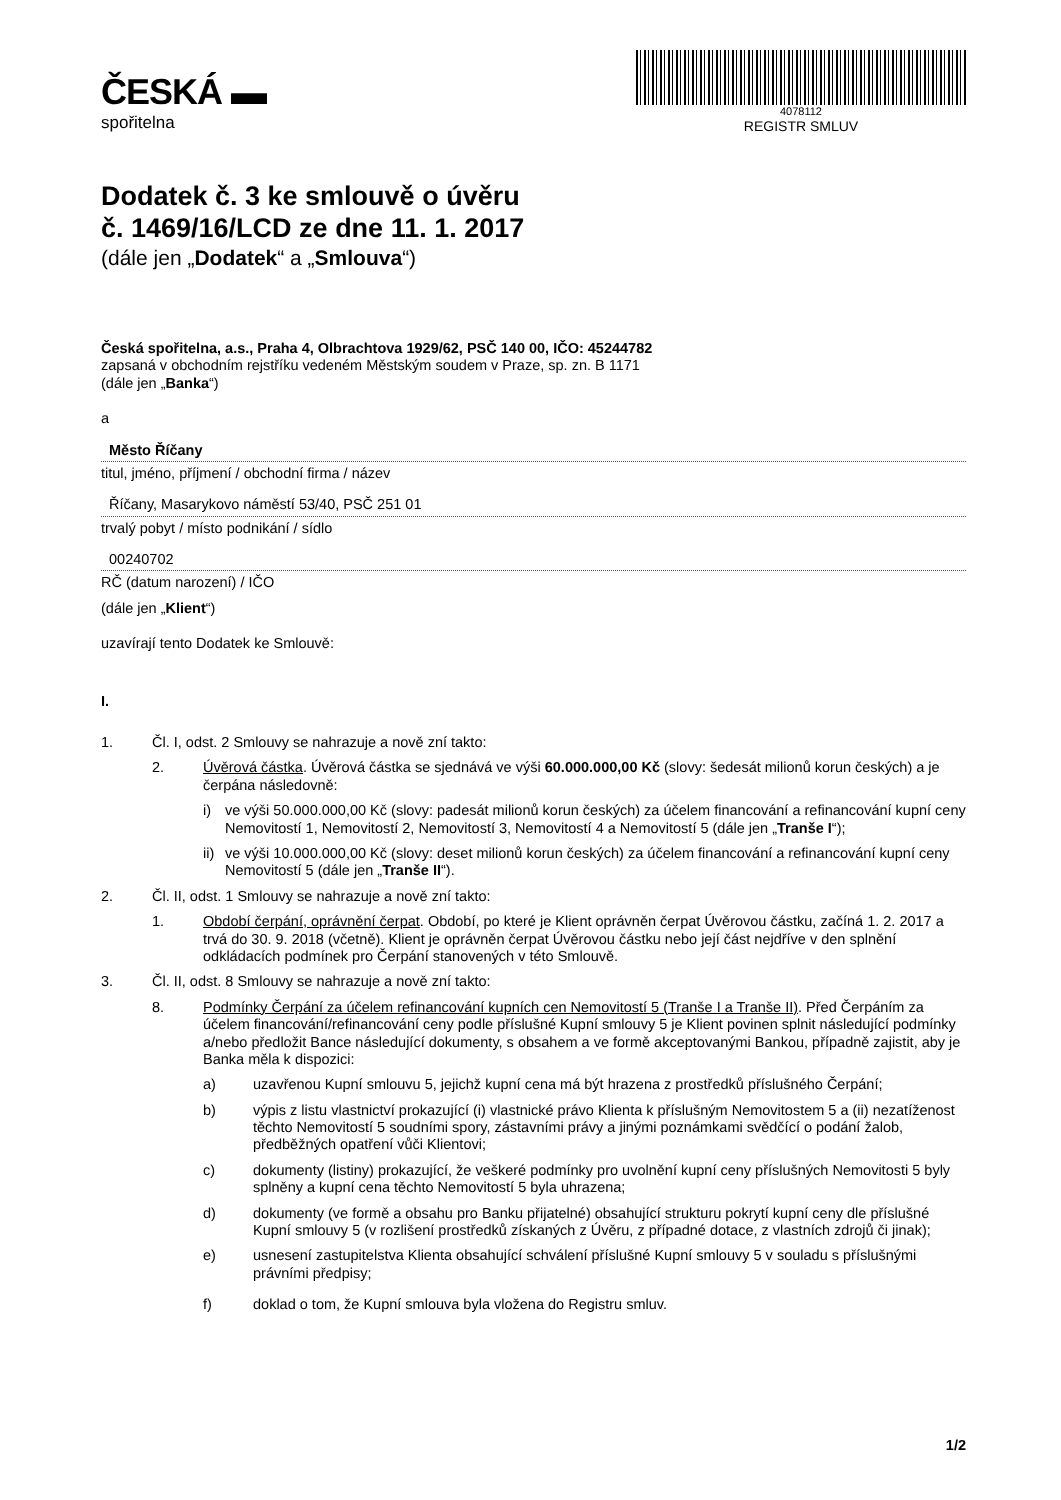ČESKÁ ▬
spořitelna
4078112
REGISTR SMLUV
Dodatek č. 3 ke smlouvě o úvěru
č. 1469/16/LCD ze dne 11. 1. 2017
(dále jen „Dodatek“ a „Smlouva“)
Česká spořitelna, a.s., Praha 4, Olbrachtova 1929/62, PSČ 140 00, IČO: 45244782
zapsaná v obchodním rejstříku vedeném Městským soudem v Praze, sp. zn. B 1171
(dále jen „Banka“)
a
Město Říčany
titul, jméno, příjmení / obchodní firma / název
Říčany, Masarykovo náměstí 53/40, PSČ 251 01
trvalý pobyt / místo podnikání / sídlo
00240702
RČ (datum narození) / IČO
(dále jen „Klient“)
uzavírají tento Dodatek ke Smlouvě:
I.
1. Čl. I, odst. 2 Smlouvy se nahrazuje a nově zní takto:
2. Úvěrová částka. Úvěrová částka se sjednává ve výši 60.000.000,00 Kč (slovy: šedesát milionů korun českých) a je čerpána následovně:
i) ve výši 50.000.000,00 Kč (slovy: padesát milionů korun českých) za účelem financování a refinancování kupní ceny Nemovitostí 1, Nemovitostí 2, Nemovitostí 3, Nemovitostí 4 a Nemovitostí 5 (dále jen „Tranše I“);
ii) ve výši 10.000.000,00 Kč (slovy: deset milionů korun českých) za účelem financování a refinancování kupní ceny Nemovitostí 5 (dále jen „Tranše II“).
2. Čl. II, odst. 1 Smlouvy se nahrazuje a nově zní takto:
1. Období čerpání, oprávnění čerpat. Období, po které je Klient oprávněn čerpat Úvěrovou částku, začíná 1. 2. 2017 a trvá do 30. 9. 2018 (včetně). Klient je oprávněn čerpat Úvěrovou částku nebo její část nejdříve v den splnění odkládacích podmínek pro Čerpání stanovených v této Smlouvě.
3. Čl. II, odst. 8 Smlouvy se nahrazuje a nově zní takto:
8. Podmínky Čerpání za účelem refinancování kupních cen Nemovitostí 5 (Tranše I a Tranše II). Před Čerpáním za účelem financování/refinancování ceny podle příslušné Kupní smlouvy 5 je Klient povinen splnit následující podmínky a/nebo předložit Bance následující dokumenty, s obsahem a ve formě akceptovanými Bankou, případně zajistit, aby je Banka měla k dispozici:
a) uzavřenou Kupní smlouvu 5, jejichž kupní cena má být hrazena z prostředků příslušného Čerpání;
b) výpis z listu vlastnictví prokazující (i) vlastnické právo Klienta k příslušným Nemovitostem 5 a (ii) nezatíženost těchto Nemovitostí 5 soudními spory, zástavními právy a jinými poznámkami svědčící o podání žalob, předběžných opatření vůči Klientovi;
c) dokumenty (listiny) prokazující, že veškeré podmínky pro uvolnění kupní ceny příslušných Nemovitosti 5 byly splněny a kupní cena těchto Nemovitostí 5 byla uhrazena;
d) dokumenty (ve formě a obsahu pro Banku přijatelné) obsahující strukturu pokrytí kupní ceny dle příslušné Kupní smlouvy 5 (v rozlišení prostředků získaných z Úvěru, z případné dotace, z vlastních zdrojů či jinak);
e) usnesení zastupitelstva Klienta obsahující schválení příslušné Kupní smlouvy 5 v souladu s příslušnými právními předpisy;
f) doklad o tom, že Kupní smlouva byla vložena do Registru smluv.
1/2